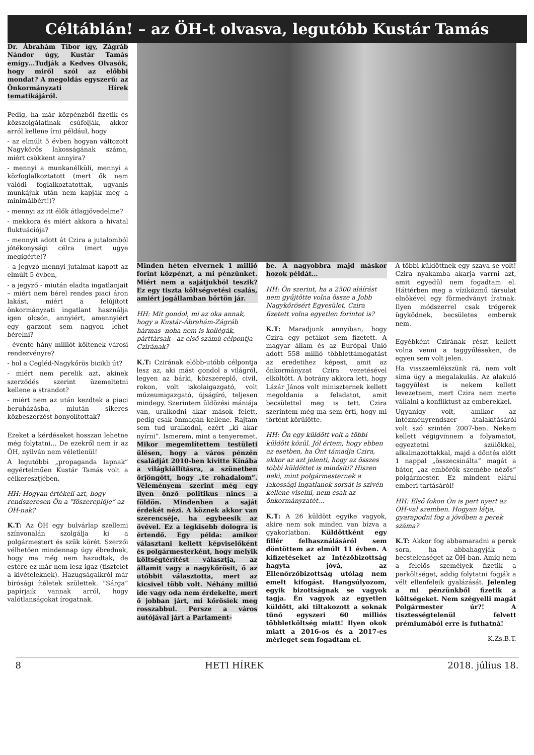Céltáblán! – az ÖH-t olvasva, legutóbb Kustár Tamás
Dr. Ábrahám Tibor így, Zágráb Nándor úgy, Kustár Tamás emígy…Tudják a Kedves Olvasók, hogy miről szól az előbbi mondat? A megoldás egyszerű: az Önkormányzati Hírek tematikájáról.
Pedig, ha már közpénzből fizetik és közszolgálatinak csúfolják, akkor arról kellene írni például, hogy
- az elmúlt 5 évben hogyan változott Nagykőrös lakosságának száma, miért csökkent annyira?
- mennyi a munkanélküli, mennyi a közfoglalkoztatott (mert ők nem valódi foglalkoztatottak, ugyanis munkájuk után nem kapják meg a minimálbért!)?
- mennyi az itt élők átlagjövedelme?
- mekkora és miért akkora a hivatal fluktuációja?
- mennyit adott át Czira a jutalomból jótékonysági célra (mert ugye megígérte)?
- a jegyző mennyi jutalmat kapott az elmúlt 5 évben,
- a jegyző - miután eladta ingatlanjait – miért nem bérel rendes piaci áron lakást, miért a felújított önkormányzati ingatlant használja igen olcsón, annyiért, amennyiért egy garzont sem nagyon lehet bérelni?
- évente hány milliót költenek városi rendezvényre?
- hol a Cegléd-Nagykőrös bicikli út?
- miért nem perelik azt, akinek szerződés szerint üzemeltetni kellene a strandot?
- miért nem az után kezdtek a piaci beruházásba, miután sikeres közbeszerzést bonyolítottak?
Ezeket a kérdéseket hosszan lehetne még folytatni... De ezekről nem ír az ÖH, nyilván nem véletlenül!
A legutóbbi „propaganda lapnak” egyértelműen Kustár Tamás volt a célkeresztjében.
HH: Hogyan értékeli azt, hogy rendszeresen Ön a ”főszereplője” az ÖH-nak?
K.T: Az ÖH egy bulvárlap szellemi színvonalán szolgálja ki a polgármestert és szűk körét. Szerzői vélhetően mindennap úgy ébrednek, hogy ma még nem hazudtak, de estére ez már nem lesz igaz (tisztelet a kivételeknek). Hazugságaikról már bírósági ítéletek születtek. ”Sárga” papírjaik vannak arról, hogy valótlanságokat írogatnak.
Minden héten elvernek 1 millió forint közpénzt, a mi pénzünket. Miért nem a sajátjukból teszik? Ez egy tiszta költségvetési csalás, amiért jogállamban börtön jár.
HH: Mit gondol, mi az oka annak, hogy a Kustár-Ábrahám-Zágráb hármas -noha nem is kollégák, párttársak - az első számú célpontja Czirának?
K.T: Czirának előbb-utóbb célpontja lesz az, aki mást gondol a világról, legyen az bárki, közszereplő, civil, rokon, volt iskolaigazgató, volt múzeumigazgató, újságíró, teljesen mindegy. Szerintem üldözési mániája van, uralkodni akar mások felett, pedig csak önmagán kellene. Rajtam sem tud uralkodni, ezért „ki akar nyírni”. Ismerem, mint a tenyeremet. Mikor megemlítettem testületi ülésen, hogy a város pénzén családját 2010-ben kivitte Kínába a világkiállításra, a szünetben őrjöngött, hogy „te rohadalom”. Véleményem szerint még egy ilyen önző politikus nincs a földön. Mindenben a saját érdekét nézi. A köznek akkor van szerencséje, ha egybeesik az övével. Ez a legkisebb dologra is értendő. Egy példa: amikor választani kellett képviselőként és polgármesterként, hogy melyik költségtérítést választja, az államit vagy a nagykőrösit, ő az utóbbit választotta, mert az kicsivel több volt. Néhány millió ide vagy oda nem érdekelte, mert ő jobban járt, mi kőrösiek meg rosszabbul. Persze a város autójával járt a Parlament-
be. A nagyobbra majd máskor hozok példát…
HH: Ön szerint, ha a 2500 aláírást nem gyűjtötte volna össze a Jobb Nagykőrösért Egyesület, Czira fizetett volna egyetlen forintot is?
K.T: Maradjunk annyiban, hogy Czira egy petákot sem fizetett. A magyar állam és az Európai Unió adott 558 millió többlettámogatást az eredetihez képest, amit az önkormányzat Czira vezetésével elköltött. A botrány akkora lett, hogy Lázár János volt miniszternek kellett megoldania a feladatot, amit becsülettel meg is tett. Czira szerintem még ma sem érti, hogy mi történt körülötte.
HH: Ön egy küldött volt a többi küldött közül. Jól értem, hogy ebben az esetben, ha Önt támadja Czira, akkor az azt jelenti, hogy az összes többi küldöttet is minősíti? Hiszen neki, mint polgármesternek a lakossági ingatlanok sorsát is szívén kellene viselni, nem csak az önkormányzatét…
K.T: A 26 küldött egyike vagyok, akire nem sok minden van bízva a gyakorlatban. Küldöttként egy fillér felhasználásáról sem döntöttem az elmúlt 11 évben. A kifizetéseket az Intézőbizottság hagyta jóvá, az Ellenőrzőbizottság utólag nem emelt kifogást. Hangsúlyozom, egyik bizottságnak se vagyok tagja. Én vagyok az egyetlen küldött, aki tiltakozott a soknak tűnő egyszeri 60 milliós többletköltség miatt! Ilyen okok miatt a 2016-os és a 2017-es mérleget sem fogadtam el.
A többi küldöttnek egy szava se volt! Czira nyakamba akarja varrni azt, amit egyedül nem fogadtam el. Háttérben meg a víziközmű társulat elnökével egy förmedványt íratnak. Ilyen módszerrel csak trógerek ügyködnek, becsületes emberek nem.
Egyébként Czirának részt kellett volna venni a taggyűléseken, de egyen sem volt jelen.
Ha visszaemlékszünk rá, nem volt sima ügy a megalakulás. Az alakuló taggyűlést is nekem kellett levezetnem, mert Czira nem merte vállalni a konfliktust az emberekkel.
Ugyanígy volt, amikor az intézményrendszer átalakításáról volt szó szintén 2007-ben. Nekem kellett végigvinnem a folyamatot, egyeztetni szülőkkel, alkalmazottakkal, majd a döntés előtt 1 nappal „összecsinálta” magát a bátor, „az embörök szemébe nézős” polgármester. Ez mindent elárul emberi tartásáról!
HH: Első fokon Ön is pert nyert az ÖH-val szemben. Hogyan látja, gyarapodni fog a jövőben a perek száma?
K.T: Akkor fog abbamaradni a perek sora, ha abbahagyják a becstelenséget az ÖH-ban. Amíg nem a felelős személyek fizetik a perköltséget, addig folytatni fogják a vélt ellenfeleik gyalázását. Jelenleg a mi pénzünkből fizetik a költségeket. Nem szégyelli magát Polgármester úr?! A tisztességtelenül felvett prémiumából erre is futhatná!
K.Zs.B.T.
8 HETI HÍREK 2018. július 18.